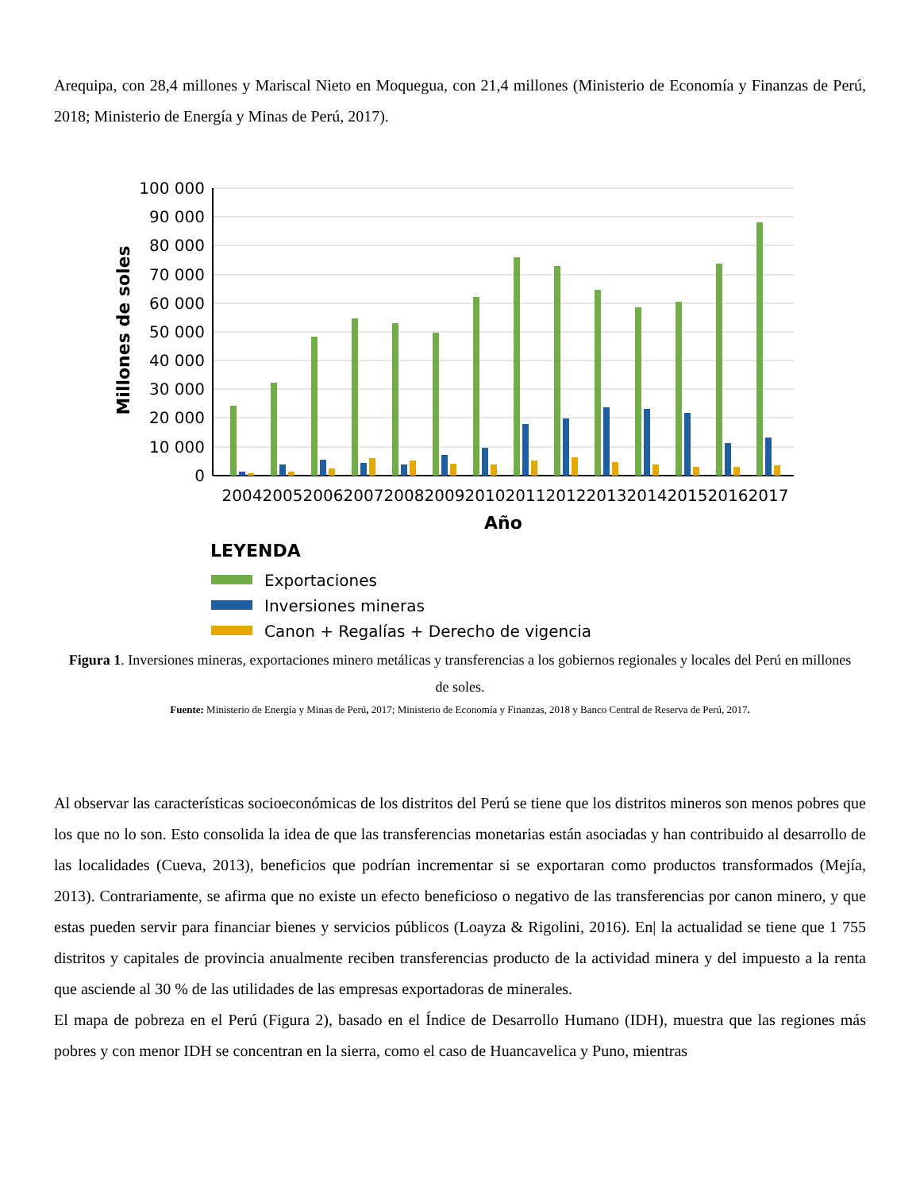Arequipa, con 28,4 millones y Mariscal Nieto en Moquegua, con 21,4 millones (Ministerio de Economía y Finanzas de Perú, 2018; Ministerio de Energía y Minas de Perú, 2017).
100 000
90 000
80 000
70 000
60 000
50 000
40 000
30 000
20 000
10 000
0
Millones de soles
2004
2005
2006
2007
2008
2009
2010
2011
2012
2013
2014
2015
2016
2017
Año
LEYENDA
Exportaciones
Inversiones mineras
Canon + Regalías + Derecho de vigencia
Figura 1. Inversiones mineras, exportaciones minero metálicas y transferencias a los gobiernos regionales y locales del Perú en millones de soles.
Fuente: Ministerio de Energía y Minas de Perú, 2017; Ministerio de Economía y Finanzas, 2018 y Banco Central de Reserva de Perú, 2017.
Al observar las características socioeconómicas de los distritos del Perú se tiene que los distritos mineros son menos pobres que los que no lo son. Esto consolida la idea de que las transferencias monetarias están asociadas y han contribuido al desarrollo de las localidades (Cueva, 2013), beneficios que podrían incrementar si se exportaran como productos transformados (Mejía, 2013). Contrariamente, se afirma que no existe un efecto beneficioso o negativo de las transferencias por canon minero, y que estas pueden servir para financiar bienes y servicios públicos (Loayza & Rigolini, 2016). En| la actualidad se tiene que 1 755 distritos y capitales de provincia anualmente reciben transferencias producto de la actividad minera y del impuesto a la renta que asciende al 30 % de las utilidades de las empresas exportadoras de minerales.
El mapa de pobreza en el Perú (Figura 2), basado en el Índice de Desarrollo Humano (IDH), muestra que las regiones más pobres y con menor IDH se concentran en la sierra, como el caso de Huancavelica y Puno, mientras